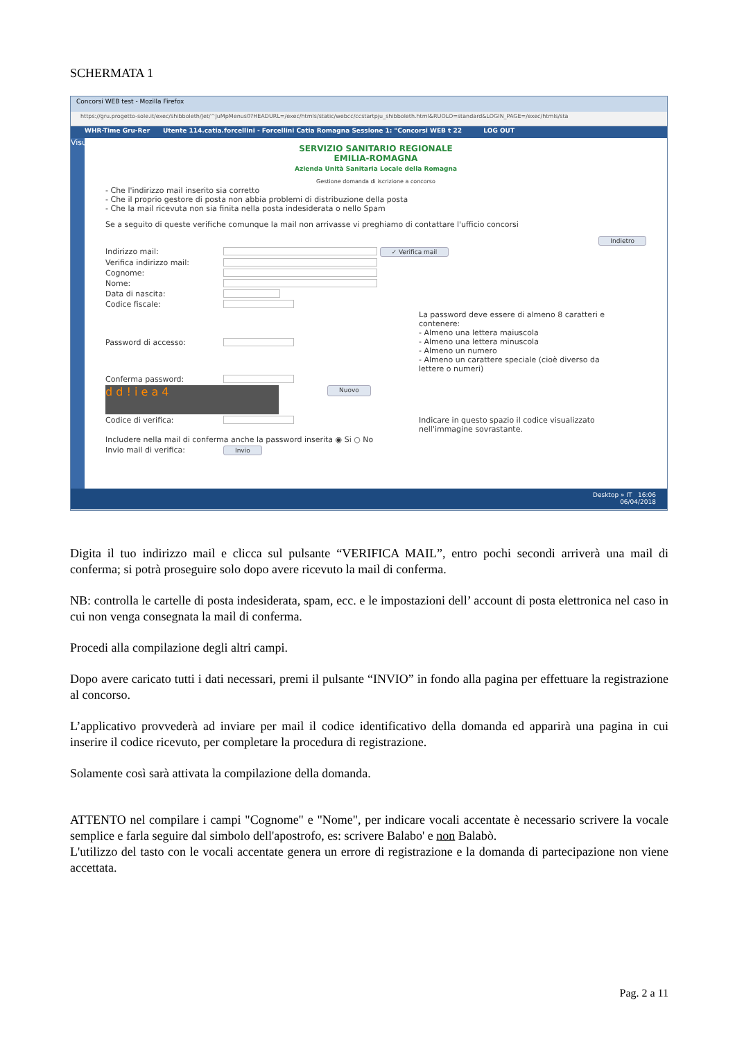SCHERMATA 1
Concorsi WEB test - Mozilla Firefox
https://gru.progetto-sole.it/exec/shibboleth/Jet/^JuMpMenus0?HEADURL=/exec/htmls/static/webcc/ccstartpju_shibboleth.html&RUOLO=standard&LOGIN_PAGE=/exec/htmls/sta
WHR-Time Gru-Rer Utente 114.catia.forcellini - Forcellini Catia Romagna Sessione 1: "Concorsi WEB t 22 LOG OUT
Visualizza
SERVIZIO SANITARIO REGIONALE
EMILIA-ROMAGNA
Azienda Unità Sanitaria Locale della Romagna
Gestione domanda di iscrizione a concorso
- Che l'indirizzo mail inserito sia corretto
- Che il proprio gestore di posta non abbia problemi di distribuzione della posta
- Che la mail ricevuta non sia finita nella posta indesiderata o nello Spam
Se a seguito di queste verifiche comunque la mail non arrivasse vi preghiamo di contattare l'ufficio concorsi
Indietro
Indirizzo mail: ✓ Verifica mail
Verifica indirizzo mail:
Cognome:
Nome:
Data di nascita:
Codice fiscale:
Password di accesso: La password deve essere di almeno 8 caratteri e contenere:
- Almeno una lettera maiuscola
- Almeno una lettera minuscola
- Almeno un numero
- Almeno un carattere speciale (cioè diverso da lettere o numeri)
Conferma password:
d d ! i e a 4 Nuovo
Codice di verifica: Indicare in questo spazio il codice visualizzato nell'immagine sovrastante.
Includere nella mail di conferma anche la password inserita ◉ Si ○ No
Invio mail di verifica: Invio
Desktop » IT 16:06
06/04/2018
Digita il tuo indirizzo mail e clicca sul pulsante “VERIFICA MAIL”, entro pochi secondi arriverà una mail di conferma; si potrà proseguire solo dopo avere ricevuto la mail di conferma.
NB: controlla le cartelle di posta indesiderata, spam, ecc. e le impostazioni dell’ account di posta elettronica nel caso in cui non venga consegnata la mail di conferma.
Procedi alla compilazione degli altri campi.
Dopo avere caricato tutti i dati necessari, premi il pulsante “INVIO” in fondo alla pagina per effettuare la registrazione al concorso.
L’applicativo provvederà ad inviare per mail il codice identificativo della domanda ed apparirà una pagina in cui inserire il codice ricevuto, per completare la procedura di registrazione.
Solamente così sarà attivata la compilazione della domanda.
ATTENTO nel compilare i campi "Cognome" e "Nome", per indicare vocali accentate è necessario scrivere la vocale semplice e farla seguire dal simbolo dell'apostrofo, es: scrivere Balabo' e non Balabò.
L'utilizzo del tasto con le vocali accentate genera un errore di registrazione e la domanda di partecipazione non viene accettata.
Pag. 2 a 11